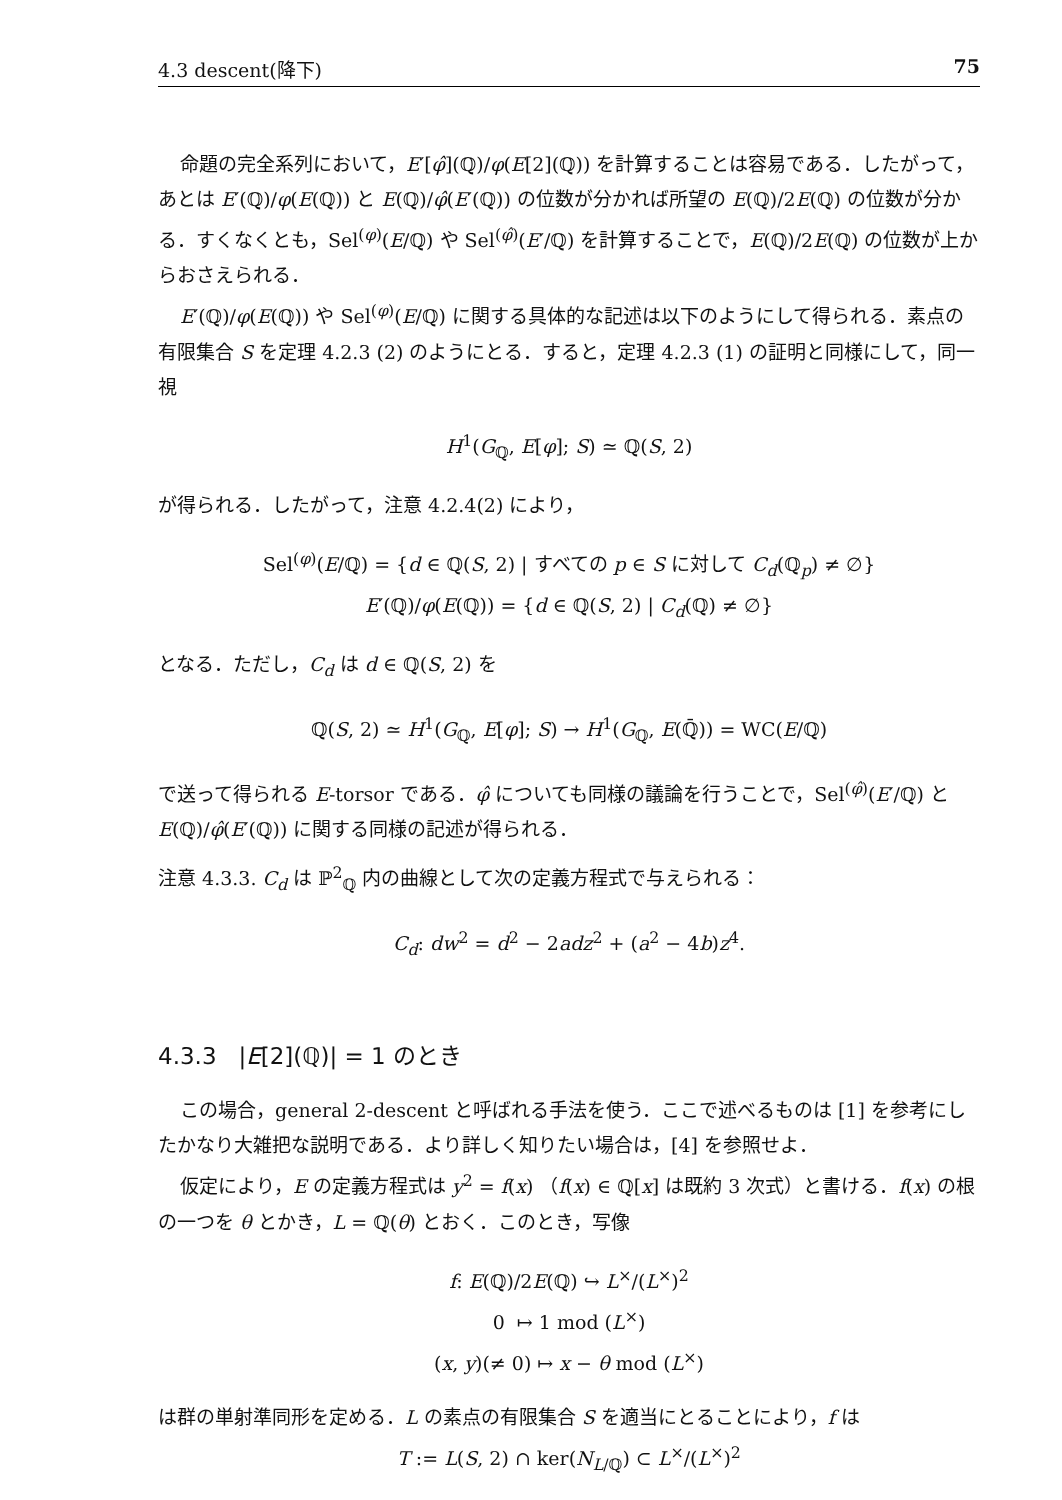4.3 descent(降下) 75
命題の完全系列において，E′[φ̂](ℚ)/φ(E[2](ℚ)) を計算することは容易である．したがって，あとは E′(ℚ)/φ(E(ℚ)) と E(ℚ)/φ̂(E′(ℚ)) の位数が分かれば所望の E(ℚ)/2E(ℚ) の位数が分かる．すくなくとも，Sel<sup>(φ)</sup>(E/ℚ) や Sel<sup>(φ̂)</sup>(E′/ℚ) を計算することで，E(ℚ)/2E(ℚ) の位数が上からおさえられる．
E′(ℚ)/φ(E(ℚ)) や Sel<sup>(φ)</sup>(E/ℚ) に関する具体的な記述は以下のようにして得られる．素点の有限集合 S を定理 4.2.3 (2) のようにとる．すると，定理 4.2.3 (1) の証明と同様にして，同一視
H<sup>1</sup>(G<sub>ℚ</sub>, E[φ]; S) ≃ ℚ(S, 2)
が得られる．したがって，注意 4.2.4(2) により，
Sel<sup>(φ)</sup>(E/ℚ) = {d ∈ ℚ(S, 2) | すべての p ∈ S に対して C<sub>d</sub>(ℚ<sub>p</sub>) ≠ ∅}
E′(ℚ)/φ(E(ℚ)) = {d ∈ ℚ(S, 2) | C<sub>d</sub>(ℚ) ≠ ∅}
となる．ただし，C<sub>d</sub> は d ∈ ℚ(S, 2) を
ℚ(S, 2) ≃ H<sup>1</sup>(G<sub>ℚ</sub>, E[φ]; S) → H<sup>1</sup>(G<sub>ℚ</sub>, E(ℚ̄)) = WC(E/ℚ)
で送って得られる E-torsor である．φ̂ についても同様の議論を行うことで，Sel<sup>(φ̂)</sup>(E′/ℚ) と E(ℚ)/φ̂(E′(ℚ)) に関する同様の記述が得られる．
注意 4.3.3. C<sub>d</sub> は ℙ<sup>2</sup><sub>ℚ</sub> 内の曲線として次の定義方程式で与えられる：
C<sub>d</sub>: dw<sup>2</sup> = d<sup>2</sup> − 2adz<sup>2</sup> + (a<sup>2</sup> − 4b)z<sup>4</sup>.
4.3.3 |E[2](ℚ)| = 1 のとき
この場合，general 2-descent と呼ばれる手法を使う．ここで述べるものは [1] を参考にしたかなり大雑把な説明である．より詳しく知りたい場合は，[4] を参照せよ．
仮定により，E の定義方程式は y<sup>2</sup> = f(x) （f(x) ∈ ℚ[x] は既約 3 次式）と書ける．f(x) の根の一つを θ とかき，L = ℚ(θ) とおく．このとき，写像
f: E(ℚ)/2E(ℚ) ↪ L<sup>×</sup>/(L<sup>×</sup>)<sup>2</sup>
0 ↦ 1 mod (L<sup>×</sup>)
(x, y)(≠ 0) ↦ x − θ mod (L<sup>×</sup>)
は群の単射準同形を定める．L の素点の有限集合 S を適当にとることにより，f は
T := L(S, 2) ∩ ker(N<sub>L/ℚ</sub>) ⊂ L<sup>×</sup>/(L<sup>×</sup>)<sup>2</sup>